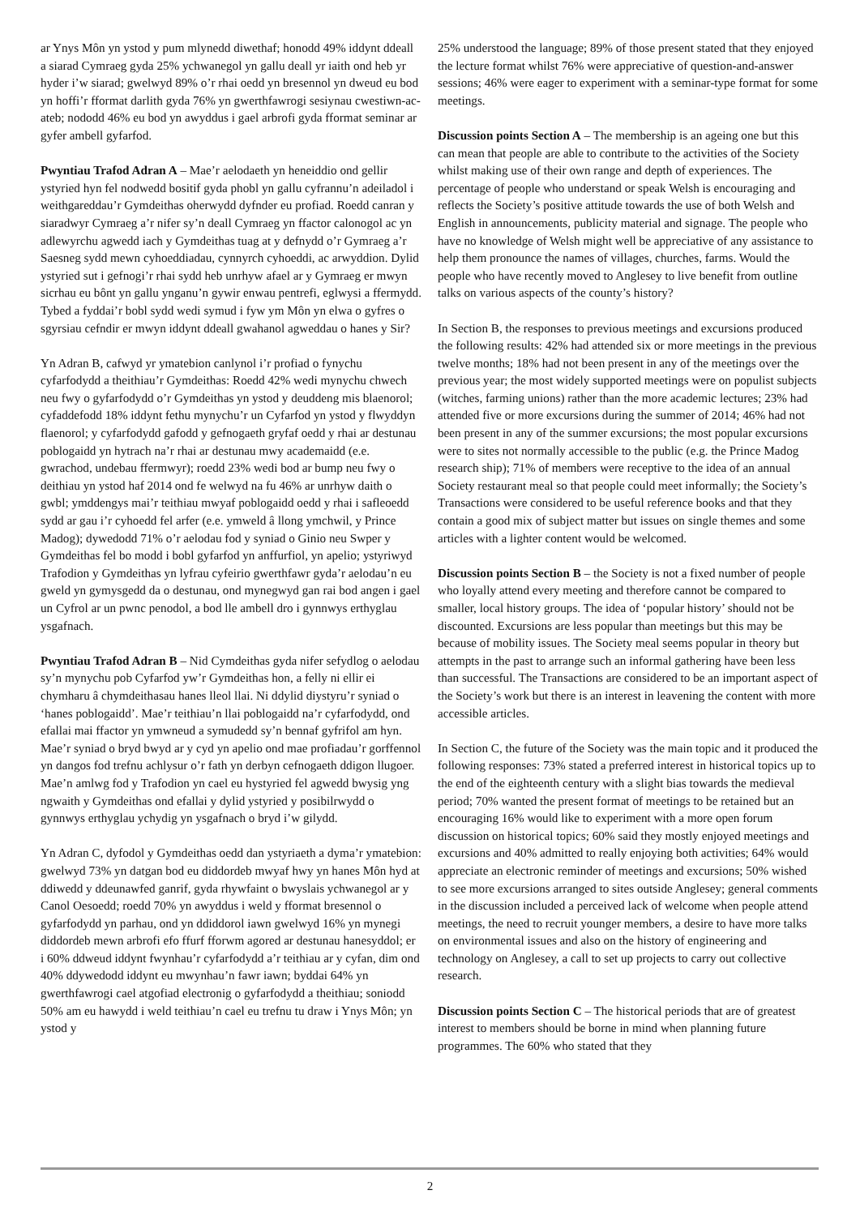ar Ynys Môn yn ystod y pum mlynedd diwethaf; honodd 49% iddynt ddeall a siarad Cymraeg gyda 25% ychwanegol yn gallu deall yr iaith ond heb yr hyder i’w siarad; gwelwyd 89% o’r rhai oedd yn bresennol yn dweud eu bod yn hoffi’r fformat darlith gyda 76% yn gwerthfawrogi sesiynau cwestiwn-ac-ateb; nododd 46% eu bod yn awyddus i gael arbrofi gyda fformat seminar ar gyfer ambell gyfarfod.
Pwyntiau Trafod Adran A – Mae’r aelodaeth yn heneiddio ond gellir ystyried hyn fel nodwedd bositif gyda phobl yn gallu cyfrannu’n adeiladol i weithgareddau’r Gymdeithas oherwydd dyfnder eu profiad. Roedd canran y siaradwyr Cymraeg a’r nifer sy’n deall Cymraeg yn ffactor calonogol ac yn adlewyrchu agwedd iach y Gymdeithas tuag at y defnydd o’r Gymraeg a’r Saesneg sydd mewn cyhoeddiadau, cynnyrch cyhoeddi, ac arwyddion. Dylid ystyried sut i gefnogi’r rhai sydd heb unrhyw afael ar y Gymraeg er mwyn sicrhau eu bônt yn gallu ynganu’n gywir enwau pentrefi, eglwysi a ffermydd. Tybed a fyddai’r bobl sydd wedi symud i fyw ym Môn yn elwa o gyfres o sgyrsiau cefndir er mwyn iddynt ddeall gwahanol agweddau o hanes y Sir?
Yn Adran B, cafwyd yr ymatebion canlynol i’r profiad o fynychu cyfarfodydd a theithiau’r Gymdeithas: Roedd 42% wedi mynychu chwech neu fwy o gyfarfodydd o’r Gymdeithas yn ystod y deuddeng mis blaenorol; cyfaddefodd 18% iddynt fethu mynychu’r un Cyfarfod yn ystod y flwyddyn flaenorol; y cyfarfodydd gafodd y gefnogaeth gryfaf oedd y rhai ar destunau poblogaidd yn hytrach na’r rhai ar destunau mwy academaidd (e.e. gwrachod, undebau ffermwyr); roedd 23% wedi bod ar bump neu fwy o deithiau yn ystod haf 2014 ond fe welwyd na fu 46% ar unrhyw daith o gwbl; ymddengys mai’r teithiau mwyaf poblogaidd oedd y rhai i safleoedd sydd ar gau i’r cyhoedd fel arfer (e.e. ymweld â llong ymchwil, y Prince Madog); dywedodd 71% o’r aelodau fod y syniad o Ginio neu Swper y Gymdeithas fel bo modd i bobl gyfarfod yn anffurfiol, yn apelio; ystyriwyd Trafodion y Gymdeithas yn lyfrau cyfeirio gwerthfawr gyda’r aelodau’n eu gweld yn gymysgedd da o destunau, ond mynegwyd gan rai bod angen i gael un Cyfrol ar un pwnc penodol, a bod lle ambell dro i gynnwys erthyglau ysgafnach.
Pwyntiau Trafod Adran B – Nid Cymdeithas gyda nifer sefydlog o aelodau sy’n mynychu pob Cyfarfod yw’r Gymdeithas hon, a felly ni ellir ei chymharu â chymdeithasau hanes lleol llai. Ni ddylid diystyru’r syniad o ‘hanes poblogaidd’. Mae’r teithiau’n llai poblogaidd na’r cyfarfodydd, ond efallai mai ffactor yn ymwneud a symudedd sy’n bennaf gyfrifol am hyn. Mae’r syniad o bryd bwyd ar y cyd yn apelio ond mae profiadau’r gorffennol yn dangos fod trefnu achlysur o’r fath yn derbyn cefnogaeth ddigon llugoer. Mae’n amlwg fod y Trafodion yn cael eu hystyried fel agwedd bwysig yng ngwaith y Gymdeithas ond efallai y dylid ystyried y posibilrwydd o gynnwys erthyglau ychydig yn ysgafnach o bryd i’w gilydd.
Yn Adran C, dyfodol y Gymdeithas oedd dan ystyriaeth a dyma’r ymatebion: gwelwyd 73% yn datgan bod eu diddordeb mwyaf hwy yn hanes Môn hyd at ddiwedd y ddeunawfed ganrif, gyda rhywfaint o bwyslais ychwanegol ar y Canol Oesoedd; roedd 70% yn awyddus i weld y fformat bresennol o gyfarfodydd yn parhau, ond yn ddiddorol iawn gwelwyd 16% yn mynegi diddordeb mewn arbrofi efo ffurf fforwm agored ar destunau hanesyddol; er i 60% ddweud iddynt fwynhau’r cyfarfodydd a’r teithiau ar y cyfan, dim ond 40% ddywedodd iddynt eu mwynhau’n fawr iawn; byddai 64% yn gwerthfawrogi cael atgofiad electronig o gyfarfodydd a theithiau; soniodd 50% am eu hawydd i weld teithiau’n cael eu trefnu tu draw i Ynys Môn; yn ystod y
25% understood the language; 89% of those present stated that they enjoyed the lecture format whilst 76% were appreciative of question-and-answer sessions; 46% were eager to experiment with a seminar-type format for some meetings.
Discussion points Section A – The membership is an ageing one but this can mean that people are able to contribute to the activities of the Society whilst making use of their own range and depth of experiences. The percentage of people who understand or speak Welsh is encouraging and reflects the Society’s positive attitude towards the use of both Welsh and English in announcements, publicity material and signage. The people who have no knowledge of Welsh might well be appreciative of any assistance to help them pronounce the names of villages, churches, farms. Would the people who have recently moved to Anglesey to live benefit from outline talks on various aspects of the county’s history?
In Section B, the responses to previous meetings and excursions produced the following results: 42% had attended six or more meetings in the previous twelve months; 18% had not been present in any of the meetings over the previous year; the most widely supported meetings were on populist subjects (witches, farming unions) rather than the more academic lectures; 23% had attended five or more excursions during the summer of 2014; 46% had not been present in any of the summer excursions; the most popular excursions were to sites not normally accessible to the public (e.g. the Prince Madog research ship); 71% of members were receptive to the idea of an annual Society restaurant meal so that people could meet informally; the Society’s Transactions were considered to be useful reference books and that they contain a good mix of subject matter but issues on single themes and some articles with a lighter content would be welcomed.
Discussion points Section B – the Society is not a fixed number of people who loyally attend every meeting and therefore cannot be compared to smaller, local history groups. The idea of ‘popular history’ should not be discounted. Excursions are less popular than meetings but this may be because of mobility issues. The Society meal seems popular in theory but attempts in the past to arrange such an informal gathering have been less than successful. The Transactions are considered to be an important aspect of the Society’s work but there is an interest in leavening the content with more accessible articles.
In Section C, the future of the Society was the main topic and it produced the following responses: 73% stated a preferred interest in historical topics up to the end of the eighteenth century with a slight bias towards the medieval period; 70% wanted the present format of meetings to be retained but an encouraging 16% would like to experiment with a more open forum discussion on historical topics; 60% said they mostly enjoyed meetings and excursions and 40% admitted to really enjoying both activities; 64% would appreciate an electronic reminder of meetings and excursions; 50% wished to see more excursions arranged to sites outside Anglesey; general comments in the discussion included a perceived lack of welcome when people attend meetings, the need to recruit younger members, a desire to have more talks on environmental issues and also on the history of engineering and technology on Anglesey, a call to set up projects to carry out collective research.
Discussion points Section C – The historical periods that are of greatest interest to members should be borne in mind when planning future programmes. The 60% who stated that they
2